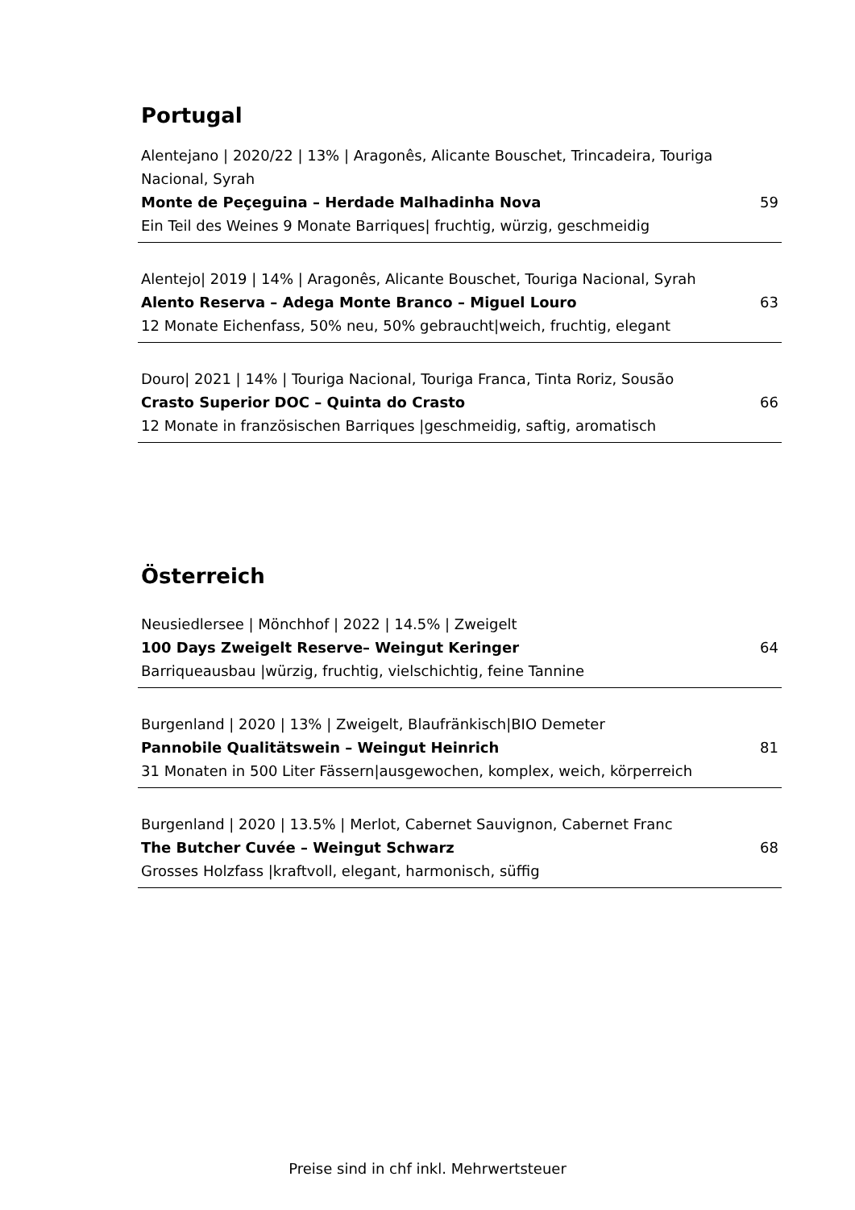Portugal
Alentejano | 2020/22 | 13% | Aragonês, Alicante Bouschet, Trincadeira, Touriga Nacional, Syrah
Monte de Peçeguina – Herdade Malhadinha Nova 59
Ein Teil des Weines 9 Monate Barriques| fruchtig, würzig, geschmeidig
Alentejo| 2019 | 14% | Aragonês, Alicante Bouschet, Touriga Nacional, Syrah
Alento Reserva – Adega Monte Branco – Miguel Louro 63
12 Monate Eichenfass, 50% neu, 50% gebraucht|weich, fruchtig, elegant
Douro| 2021 | 14% | Touriga Nacional, Touriga Franca, Tinta Roriz, Sousão
Crasto Superior DOC – Quinta do Crasto 66
12 Monate in französischen Barriques |geschmeidig, saftig, aromatisch
Österreich
Neusiedlersee | Mönchhof | 2022 | 14.5% | Zweigelt
100 Days Zweigelt Reserve– Weingut Keringer 64
Barriqueausbau |würzig, fruchtig, vielschichtig, feine Tannine
Burgenland | 2020 | 13% | Zweigelt, Blaufränkisch|BIO Demeter
Pannobile Qualitätswein – Weingut Heinrich 81
31 Monaten in 500 Liter Fässern|ausgewochen, komplex, weich, körperreich
Burgenland | 2020 | 13.5% | Merlot, Cabernet Sauvignon, Cabernet Franc
The Butcher Cuvée – Weingut Schwarz 68
Grosses Holzfass |kraftvoll, elegant, harmonisch, süffig
Preise sind in chf inkl. Mehrwertsteuer